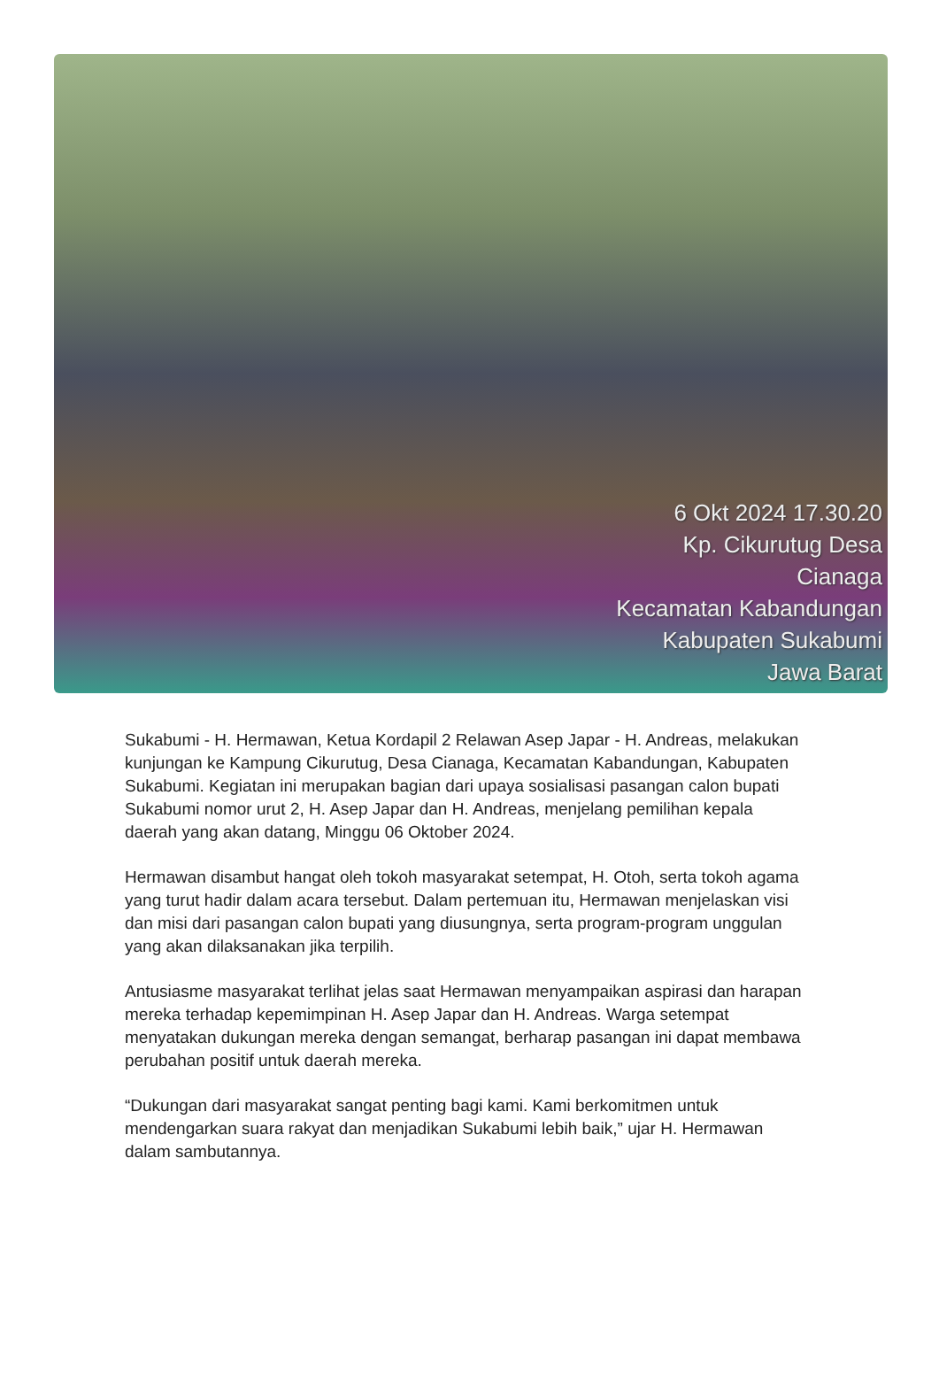6 Okt 2024 17.30.20
Kp. Cikurutug Desa
Cianaga
Kecamatan Kabandungan
Kabupaten Sukabumi
Jawa Barat
Sukabumi - H. Hermawan, Ketua Kordapil 2 Relawan Asep Japar - H. Andreas, melakukan kunjungan ke Kampung Cikurutug, Desa Cianaga, Kecamatan Kabandungan, Kabupaten Sukabumi. Kegiatan ini merupakan bagian dari upaya sosialisasi pasangan calon bupati Sukabumi nomor urut 2, H. Asep Japar dan H. Andreas, menjelang pemilihan kepala daerah yang akan datang, Minggu 06 Oktober 2024.
Hermawan disambut hangat oleh tokoh masyarakat setempat, H. Otoh, serta tokoh agama yang turut hadir dalam acara tersebut. Dalam pertemuan itu, Hermawan menjelaskan visi dan misi dari pasangan calon bupati yang diusungnya, serta program-program unggulan yang akan dilaksanakan jika terpilih.
Antusiasme masyarakat terlihat jelas saat Hermawan menyampaikan aspirasi dan harapan mereka terhadap kepemimpinan H. Asep Japar dan H. Andreas. Warga setempat menyatakan dukungan mereka dengan semangat, berharap pasangan ini dapat membawa perubahan positif untuk daerah mereka.
“Dukungan dari masyarakat sangat penting bagi kami. Kami berkomitmen untuk mendengarkan suara rakyat dan menjadikan Sukabumi lebih baik,” ujar H. Hermawan dalam sambutannya.